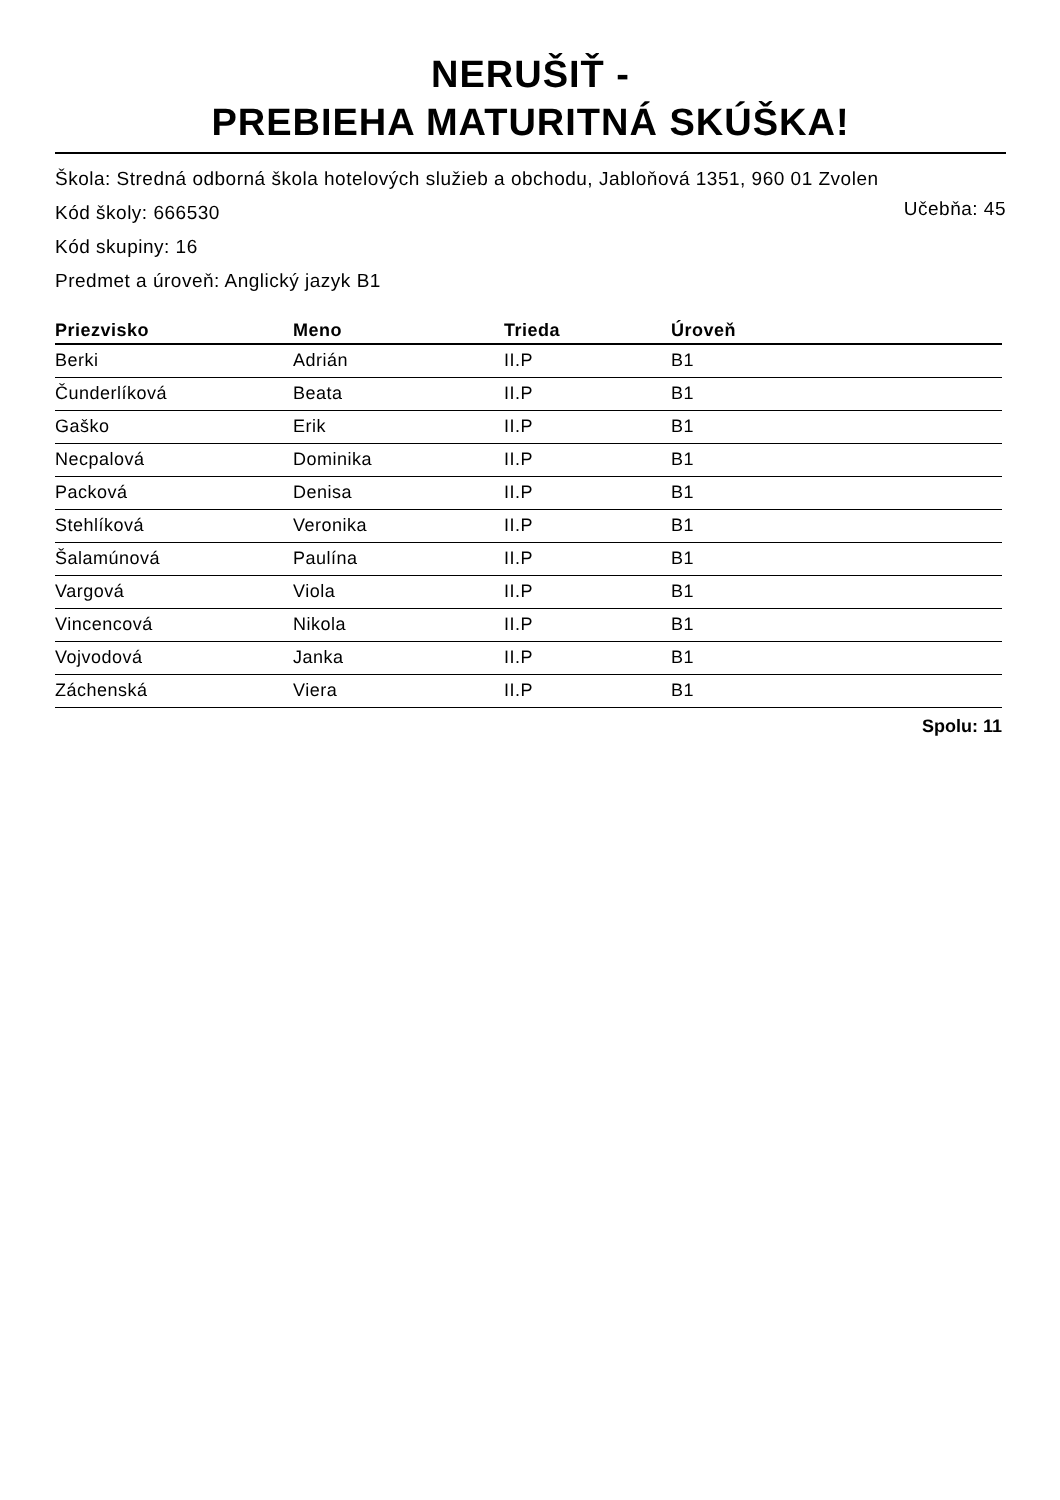NERUŠIŤ -
PREBIEHA MATURITNÁ SKÚŠKA!
Škola: Stredná odborná škola hotelových služieb a obchodu, Jabloňová 1351, 960 01 Zvolen
Učebňa: 45 Kód školy: 666530
Kód skupiny: 16
Predmet a úroveň: Anglický jazyk B1
| Priezvisko | Meno | Trieda | Úroveň |
| --- | --- | --- | --- |
| Berki | Adrián | II.P | B1 |
| Čunderlíková | Beata | II.P | B1 |
| Gaško | Erik | II.P | B1 |
| Necpalová | Dominika | II.P | B1 |
| Packová | Denisa | II.P | B1 |
| Stehlíková | Veronika | II.P | B1 |
| Šalamúnová | Paulína | II.P | B1 |
| Vargová | Viola | II.P | B1 |
| Vincencová | Nikola | II.P | B1 |
| Vojvodová | Janka | II.P | B1 |
| Záchenská | Viera | II.P | B1 |
Spolu: 11